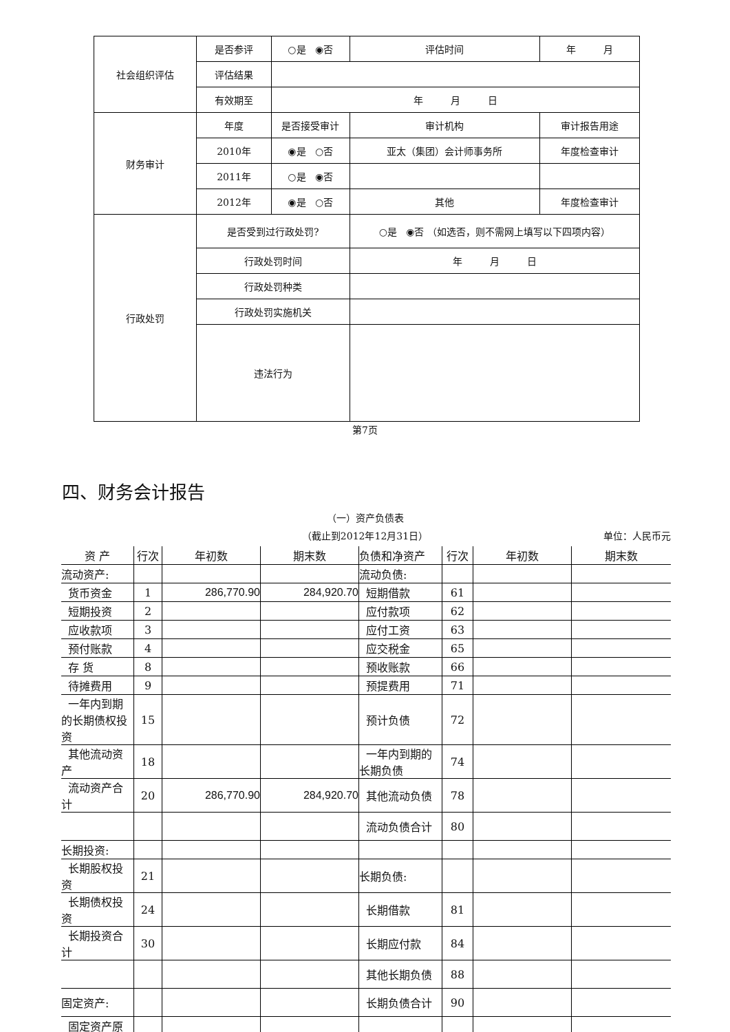| 社会组织评估 | 是否参评 | ○是 ◉否 | | 评估时间 | 年 月 |
| | 评估结果 | | | | |
| | 有效期至 | 年 月 日 | | | |
| 财务审计 | 年度 | 是否接受审计 | 审计机构 | | 审计报告用途 |
| | 2010年 | ◉是 ○否 | 亚太（集团）会计师事务所 | | 年度检查审计 |
| | 2011年 | ○是 ◉否 | | | |
| | 2012年 | ◉是 ○否 | 其他 | | 年度检查审计 |
| 行政处罚 | 是否受到过行政处罚? | | ○是 ◉否 （如选否，则不需网上填写以下四项内容） | | |
| | 行政处罚时间 | | 年 月 日 | | |
| | 行政处罚种类 | | | | |
| | 行政处罚实施机关 | | | | |
| | 违法行为 | | | | |
第7页
四、财务会计报告
（一）资产负债表
（截止到2012年12月31日） 单位：人民币元
| 资 产 | 行次 | 年初数 | 期末数 | 负债和净资产 | 行次 | 年初数 | 期末数 |
| --- | --- | --- | --- | --- | --- | --- | --- |
| 流动资产: | | | | 流动负债: | | | |
| 货币资金 | 1 | 286,770.90 | 284,920.70 | 短期借款 | 61 | | |
| 短期投资 | 2 | | | 应付款项 | 62 | | |
| 应收款项 | 3 | | | 应付工资 | 63 | | |
| 预付账款 | 4 | | | 应交税金 | 65 | | |
| 存 货 | 8 | | | 预收账款 | 66 | | |
| 待摊费用 | 9 | | | 预提费用 | 71 | | |
| 一年内到期的长期债权投资 | 15 | | | 预计负债 | 72 | | |
| 其他流动资产 | 18 | | | 一年内到期的长期负债 | 74 | | |
| 流动资产合计 | 20 | 286,770.90 | 284,920.70 | 其他流动负债 | 78 | | |
| | | | | 流动负债合计 | 80 | | |
| 长期投资: | | | | | | | |
| 长期股权投资 | 21 | | | 长期负债: | | | |
| 长期债权投资 | 24 | | | 长期借款 | 81 | | |
| 长期投资合计 | 30 | | | 长期应付款 | 84 | | |
| | | | | 其他长期负债 | 88 | | |
| 固定资产: | | | | 长期负债合计 | 90 | | |
| 固定资产原 | | | | | | | |